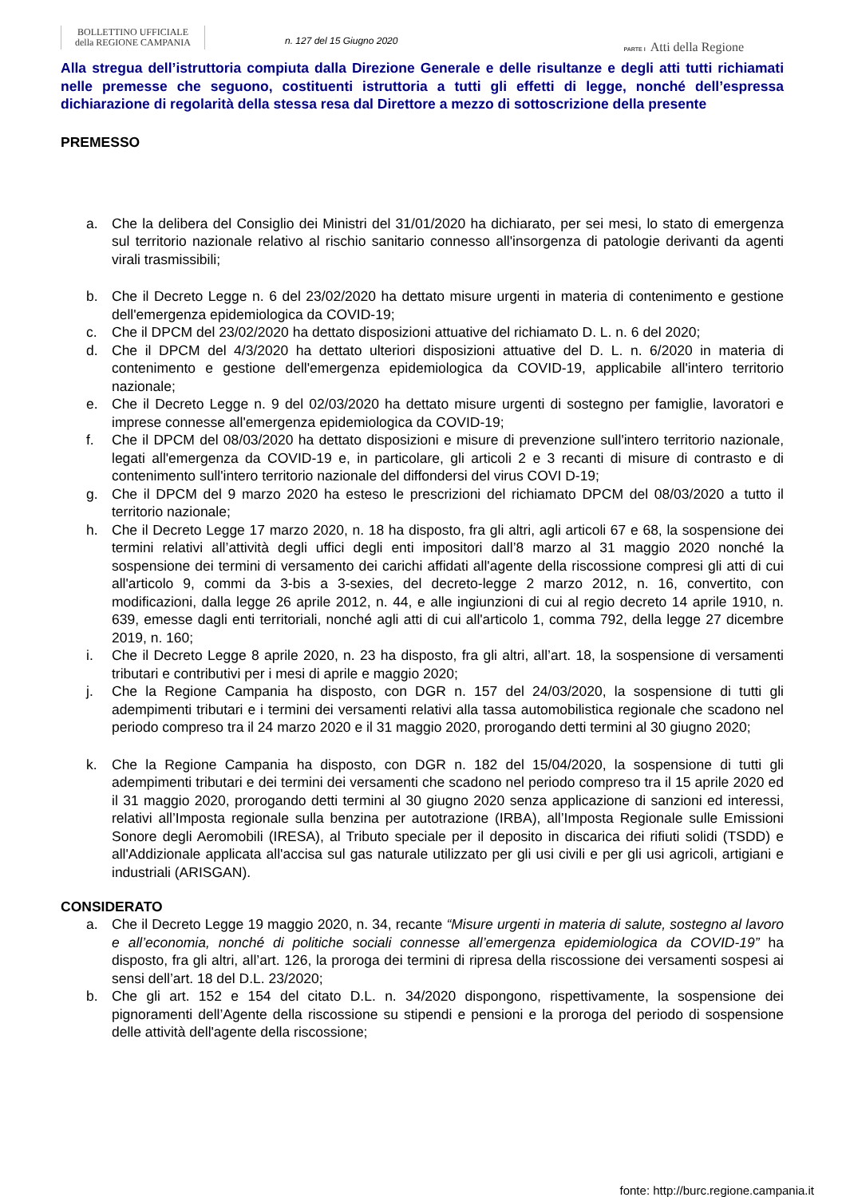BOLLETTINO UFFICIALE
della REGIONE CAMPANIA
n. 127 del 15 Giugno 2020
PARTE I Atti della Regione
Alla stregua dell’istruttoria compiuta dalla Direzione Generale e delle risultanze e degli atti tutti richiamati nelle premesse che seguono, costituenti istruttoria a tutti gli effetti di legge, nonché dell’espressa dichiarazione di regolarità della stessa resa dal Direttore a mezzo di sottoscrizione della presente
PREMESSO
a. Che la delibera del Consiglio dei Ministri del 31/01/2020 ha dichiarato, per sei mesi, lo stato di emergenza sul territorio nazionale relativo al rischio sanitario connesso all'insorgenza di patologie derivanti da agenti virali trasmissibili;
b. Che il Decreto Legge n. 6 del 23/02/2020 ha dettato misure urgenti in materia di contenimento e gestione dell'emergenza epidemiologica da COVID-19;
c. Che il DPCM del 23/02/2020 ha dettato disposizioni attuative del richiamato D. L. n. 6 del 2020;
d. Che il DPCM del 4/3/2020 ha dettato ulteriori disposizioni attuative del D. L. n. 6/2020 in materia di contenimento e gestione dell'emergenza epidemiologica da COVID-19, applicabile all'intero territorio nazionale;
e. Che il Decreto Legge n. 9 del 02/03/2020 ha dettato misure urgenti di sostegno per famiglie, lavoratori e imprese connesse all'emergenza epidemiologica da COVID-19;
f. Che il DPCM del 08/03/2020 ha dettato disposizioni e misure di prevenzione sull'intero territorio nazionale, legati all'emergenza da COVID-19 e, in particolare, gli articoli 2 e 3 recanti di misure di contrasto e di contenimento sull'intero territorio nazionale del diffondersi del virus COVI D-19;
g. Che il DPCM del 9 marzo 2020 ha esteso le prescrizioni del richiamato DPCM del 08/03/2020 a tutto il territorio nazionale;
h. Che il Decreto Legge 17 marzo 2020, n. 18 ha disposto, fra gli altri, agli articoli 67 e 68, la sospensione dei termini relativi all’attività degli uffici degli enti impositori dall’8 marzo al 31 maggio 2020 nonché la sospensione dei termini di versamento dei carichi affidati all'agente della riscossione compresi gli atti di cui all'articolo 9, commi da 3-bis a 3-sexies, del decreto-legge 2 marzo 2012, n. 16, convertito, con modificazioni, dalla legge 26 aprile 2012, n. 44, e alle ingiunzioni di cui al regio decreto 14 aprile 1910, n. 639, emesse dagli enti territoriali, nonché agli atti di cui all'articolo 1, comma 792, della legge 27 dicembre 2019, n. 160;
i. Che il Decreto Legge 8 aprile 2020, n. 23 ha disposto, fra gli altri, all’art. 18, la sospensione di versamenti tributari e contributivi per i mesi di aprile e maggio 2020;
j. Che la Regione Campania ha disposto, con DGR n. 157 del 24/03/2020, la sospensione di tutti gli adempimenti tributari e i termini dei versamenti relativi alla tassa automobilistica regionale che scadono nel periodo compreso tra il 24 marzo 2020 e il 31 maggio 2020, prorogando detti termini al 30 giugno 2020;
k. Che la Regione Campania ha disposto, con DGR n. 182 del 15/04/2020, la sospensione di tutti gli adempimenti tributari e dei termini dei versamenti che scadono nel periodo compreso tra il 15 aprile 2020 ed il 31 maggio 2020, prorogando detti termini al 30 giugno 2020 senza applicazione di sanzioni ed interessi, relativi all’Imposta regionale sulla benzina per autotrazione (IRBA), all’Imposta Regionale sulle Emissioni Sonore degli Aeromobili (IRESA), al Tributo speciale per il deposito in discarica dei rifiuti solidi (TSDD) e all'Addizionale applicata all'accisa sul gas naturale utilizzato per gli usi civili e per gli usi agricoli, artigiani e industriali (ARISGAN).
CONSIDERATO
a. Che il Decreto Legge 19 maggio 2020, n. 34, recante “Misure urgenti in materia di salute, sostegno al lavoro e all’economia, nonché di politiche sociali connesse all’emergenza epidemiologica da COVID-19” ha disposto, fra gli altri, all’art. 126, la proroga dei termini di ripresa della riscossione dei versamenti sospesi ai sensi dell’art. 18 del D.L. 23/2020;
b. Che gli art. 152 e 154 del citato D.L. n. 34/2020 dispongono, rispettivamente, la sospensione dei pignoramenti dell’Agente della riscossione su stipendi e pensioni e la proroga del periodo di sospensione delle attività dell'agente della riscossione;
fonte: http://burc.regione.campania.it